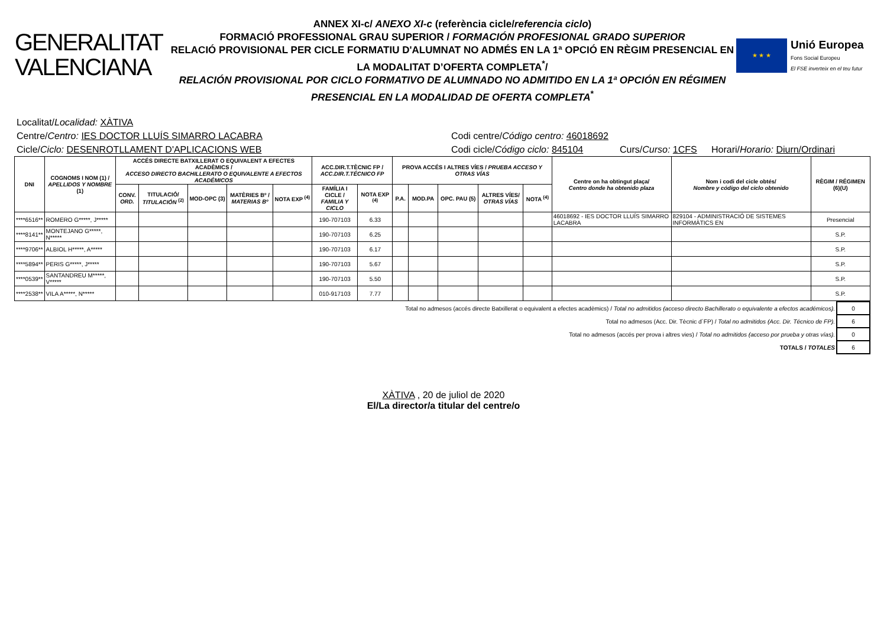GENERALITAT
VALENCIANA
ANNEX XI-c/ ANEXO XI-c (referència cicle/referencia ciclo)
FORMACIÓ PROFESSIONAL GRAU SUPERIOR / FORMACIÓN PROFESIONAL GRADO SUPERIOR
RELACIÓ PROVISIONAL PER CICLE FORMATIU D'ALUMNAT NO ADMÉS EN LA 1ª OPCIÓ EN RÈGIM PRESENCIAL EN LA MODALITAT D’OFERTA COMPLETA<sup>*</sup>/
RELACIÓN PROVISIONAL POR CICLO FORMATIVO DE ALUMNADO NO ADMITIDO EN LA 1ª OPCIÓN EN RÉGIMEN PRESENCIAL EN LA MODALIDAD DE OFERTA COMPLETA<sup>*</sup>
★ ★ ★
Unió Europea
Fons Social Europeu
El FSE inverteix en el teu futur
Localitat/Localidad: XÀTIVA
Centre/Centro: IES DOCTOR LLUÍS SIMARRO LACABRA Codi centre/Código centro: 46018692
Cicle/Ciclo: DESENROTLLAMENT D'APLICACIONS WEB Codi cicle/Código ciclo: 845104
Curs/Curso: 1CFS Horari/Horario: Diurn/Ordinari
| DNI | COGNOMS I NOM (1) / APELLIDOS Y NOMBRE (1) | ACCÉS DIRECTE BATXILLERAT O EQUIVALENT A EFECTES ACADÈMICS / ACCESO DIRECTO BACHILLERATO O EQUIVALENTE A EFECTOS ACADÉMICOS | | | | | ACC.DIR.T.TÈCNIC FP / ACC.DIR.T.TÉCNICO FP | | PROVA ACCÉS I ALTRES VÍES / PRUEBA ACCESO Y OTRAS VÍAS | | | | | Centre on ha obtingut plaça/ Centro donde ha obtenido plaza | Nom i codi del cicle obtés/ Nombre y código del ciclo obtenido | RÈGIM / RÉGIMEN (6)(U) |
| --- | --- | --- | --- | --- | --- | --- | --- | --- | --- | --- | --- | --- | --- | --- | --- | --- |
| | | CONV. ORD. | TITULACIÓ/ TITULACIÓN <sup>(2)</sup> | MOD-OPC (3) | MATÈRIES Bº / MATERIAS Bº | NOTA EXP <sup>(4)</sup> | FAMÍLIA I CICLE / FAMILIA Y CICLO | NOTA EXP <sup>(4)</sup> | P.A. | MOD.PA | OPC. PAU (5) | ALTRES VÍES/ OTRAS VÍAS | NOTA <sup>(4)</sup> | | | |
| ****6516** | ROMERO G*****, J***** | | | | | | 190-707103 | 6.33 | | | | | | 46018692 - IES DOCTOR LLUÍS SIMARRO LACABRA | 829104 - ADMINISTRACIÓ DE SISTEMES INFORMÀTICS EN | Presencial |
| ****8141** | MONTEJANO G*****, N***** | | | | | | 190-707103 | 6.25 | | | | | | | | S.P. |
| ****9706** | ALBIOL H*****, A***** | | | | | | 190-707103 | 6.17 | | | | | | | | S.P. |
| ****5894** | PERIS G*****, J***** | | | | | | 190-707103 | 5.67 | | | | | | | | S.P. |
| ****0539** | SANTANDREU M*****, V***** | | | | | | 190-707103 | 5.50 | | | | | | | | S.P. |
| ****2538** | VILA A*****, N***** | | | | | | 010-917103 | 7.77 | | | | | | | | S.P. |
| Total no admesos (accés directe Batxillerat o equivalent a efectes acadèmics) / Total no admitidos (acceso directo Bachillerato o equivalente a efectos académicos). | 0 |
| Total no admesos (Acc. Dir. Tècnic d´FP) / Total no admitidos (Acc. Dir. Técnico de FP). | 6 |
| Total no admesos (accés per prova i altres vies) / Total no admitidos (acceso por prueba y otras vías). | 0 |
| TOTALS / TOTALES | 6 |
XÀTIVA , 20 de juliol de 2020
El/La director/a titular del centre/o